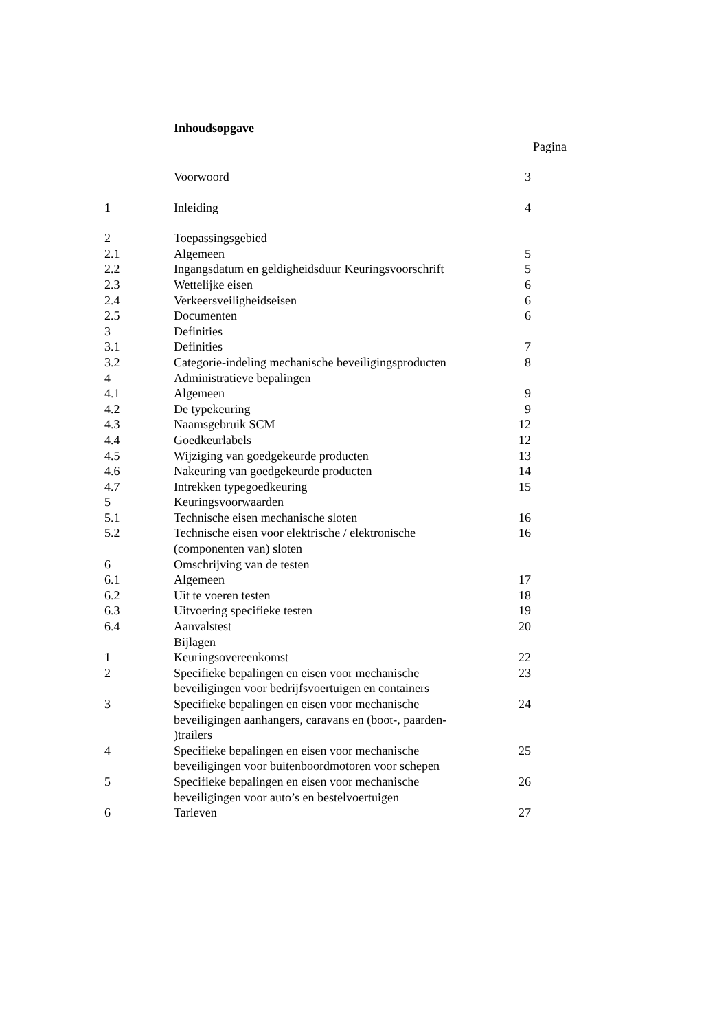Inhoudsopgave
Pagina
| | Voorwoord | 3 |
| 1 | Inleiding | 4 |
| 2 | Toepassingsgebied | |
| 2.1 | Algemeen | 5 |
| 2.2 | Ingangsdatum en geldigheidsduur Keuringsvoorschrift | 5 |
| 2.3 | Wettelijke eisen | 6 |
| 2.4 | Verkeersveiligheidseisen | 6 |
| 2.5 | Documenten | 6 |
| 3 | Definities | |
| 3.1 | Definities | 7 |
| 3.2 | Categorie-indeling mechanische beveiligingsproducten | 8 |
| 4 | Administratieve bepalingen | |
| 4.1 | Algemeen | 9 |
| 4.2 | De typekeuring | 9 |
| 4.3 | Naamsgebruik SCM | 12 |
| 4.4 | Goedkeurlabels | 12 |
| 4.5 | Wijziging van goedgekeurde producten | 13 |
| 4.6 | Nakeuring van goedgekeurde producten | 14 |
| 4.7 | Intrekken typegoedkeuring | 15 |
| 5 | Keuringsvoorwaarden | |
| 5.1 | Technische eisen mechanische sloten | 16 |
| 5.2 | Technische eisen voor elektrische / elektronische (componenten van) sloten | 16 |
| 6 | Omschrijving van de testen | |
| 6.1 | Algemeen | 17 |
| 6.2 | Uit te voeren testen | 18 |
| 6.3 | Uitvoering specifieke testen | 19 |
| 6.4 | Aanvalstest | 20 |
| | Bijlagen | |
| 1 | Keuringsovereenkomst | 22 |
| 2 | Specifieke bepalingen en eisen voor mechanische beveiligingen voor bedrijfsvoertuigen en containers | 23 |
| 3 | Specifieke bepalingen en eisen voor mechanische beveiligingen aanhangers, caravans en (boot-, paarden- )trailers | 24 |
| 4 | Specifieke bepalingen en eisen voor mechanische beveiligingen voor buitenboordmotoren voor schepen | 25 |
| 5 | Specifieke bepalingen en eisen voor mechanische beveiligingen voor auto’s en bestelvoertuigen | 26 |
| 6 | Tarieven | 27 |